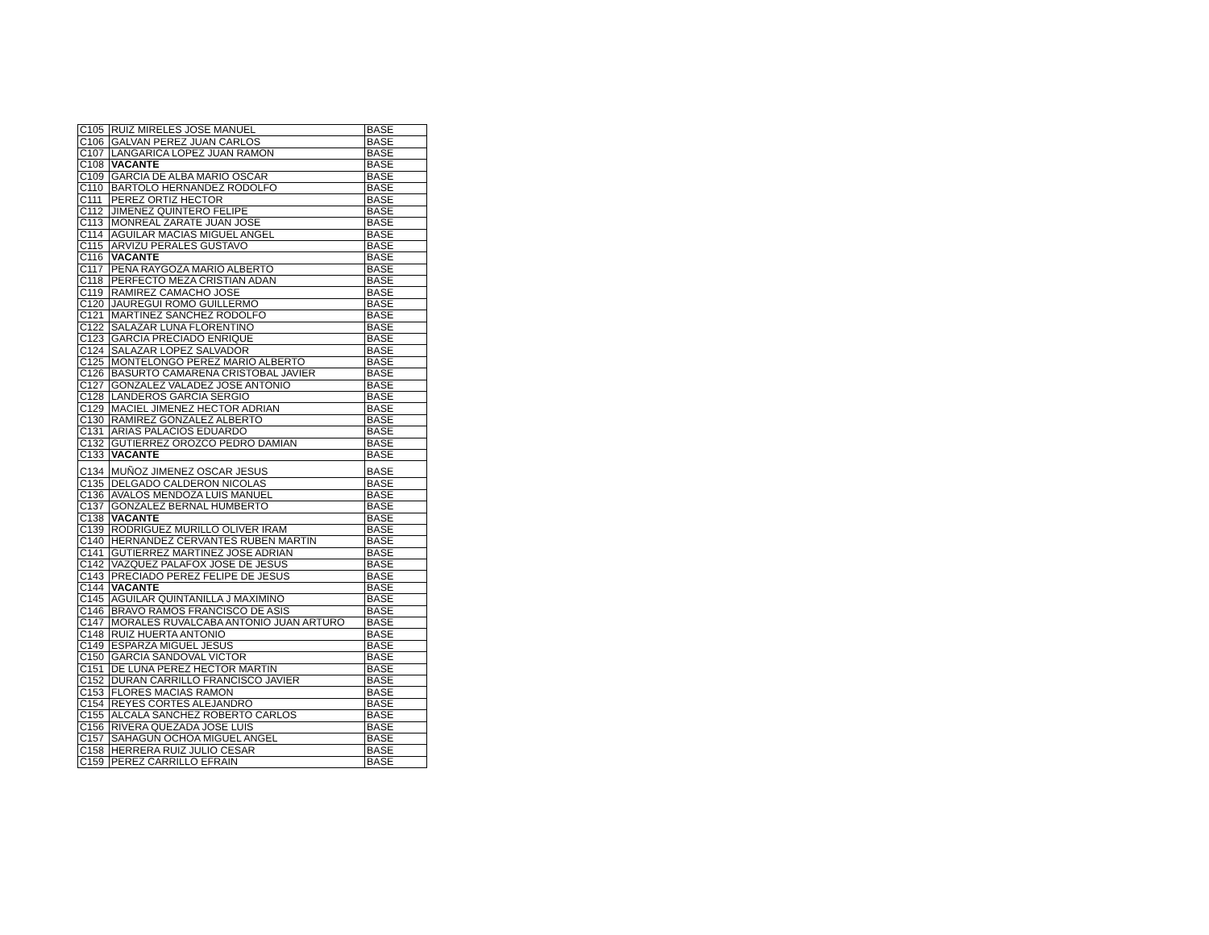| C105 | RUIZ MIRELES JOSE MANUEL | BASE |
| C106 | GALVAN PEREZ JUAN CARLOS | BASE |
| C107 | LANGARICA LOPEZ JUAN RAMON | BASE |
| C108 | VACANTE | BASE |
| C109 | GARCIA DE ALBA MARIO OSCAR | BASE |
| C110 | BARTOLO HERNANDEZ RODOLFO | BASE |
| C111 | PEREZ ORTIZ HECTOR | BASE |
| C112 | JIMENEZ QUINTERO FELIPE | BASE |
| C113 | MONREAL ZARATE JUAN JOSE | BASE |
| C114 | AGUILAR MACIAS MIGUEL ANGEL | BASE |
| C115 | ARVIZU PERALES GUSTAVO | BASE |
| C116 | VACANTE | BASE |
| C117 | PEÑA RAYGOZA MARIO ALBERTO | BASE |
| C118 | PERFECTO MEZA CRISTIAN ADAN | BASE |
| C119 | RAMIREZ CAMACHO JOSE | BASE |
| C120 | JAUREGUI ROMO GUILLERMO | BASE |
| C121 | MARTINEZ SANCHEZ RODOLFO | BASE |
| C122 | SALAZAR LUNA FLORENTINO | BASE |
| C123 | GARCIA PRECIADO ENRIQUE | BASE |
| C124 | SALAZAR LOPEZ SALVADOR | BASE |
| C125 | MONTELONGO PEREZ MARIO ALBERTO | BASE |
| C126 | BASURTO CAMARENA CRISTOBAL JAVIER | BASE |
| C127 | GONZALEZ VALADEZ JOSE ANTONIO | BASE |
| C128 | LANDEROS GARCIA SERGIO | BASE |
| C129 | MACIEL JIMENEZ HECTOR ADRIAN | BASE |
| C130 | RAMIREZ GONZALEZ ALBERTO | BASE |
| C131 | ARIAS PALACIOS EDUARDO | BASE |
| C132 | GUTIERREZ OROZCO PEDRO DAMIAN | BASE |
| C133 | VACANTE | BASE |
| C134 | MUÑOZ JIMENEZ OSCAR JESUS | BASE |
| C135 | DELGADO CALDERON NICOLAS | BASE |
| C136 | AVALOS MENDOZA LUIS MANUEL | BASE |
| C137 | GONZALEZ BERNAL HUMBERTO | BASE |
| C138 | VACANTE | BASE |
| C139 | RODRIGUEZ MURILLO OLIVER IRAM | BASE |
| C140 | HERNANDEZ CERVANTES RUBEN MARTIN | BASE |
| C141 | GUTIERREZ MARTINEZ JOSE ADRIAN | BASE |
| C142 | VAZQUEZ PALAFOX JOSE DE JESUS | BASE |
| C143 | PRECIADO PEREZ FELIPE DE JESUS | BASE |
| C144 | VACANTE | BASE |
| C145 | AGUILAR QUINTANILLA J MAXIMINO | BASE |
| C146 | BRAVO RAMOS FRANCISCO DE ASIS | BASE |
| C147 | MORALES RUVALCABA ANTONIO JUAN ARTURO | BASE |
| C148 | RUIZ HUERTA ANTONIO | BASE |
| C149 | ESPARZA MIGUEL JESUS | BASE |
| C150 | GARCIA SANDOVAL VICTOR | BASE |
| C151 | DE LUNA PEREZ HECTOR MARTIN | BASE |
| C152 | DURAN CARRILLO FRANCISCO JAVIER | BASE |
| C153 | FLORES MACIAS RAMON | BASE |
| C154 | REYES CORTES ALEJANDRO | BASE |
| C155 | ALCALA SANCHEZ ROBERTO CARLOS | BASE |
| C156 | RIVERA QUEZADA JOSE LUIS | BASE |
| C157 | SAHAGUN OCHOA MIGUEL ANGEL | BASE |
| C158 | HERRERA RUIZ JULIO CESAR | BASE |
| C159 | PEREZ CARRILLO EFRAIN | BASE |